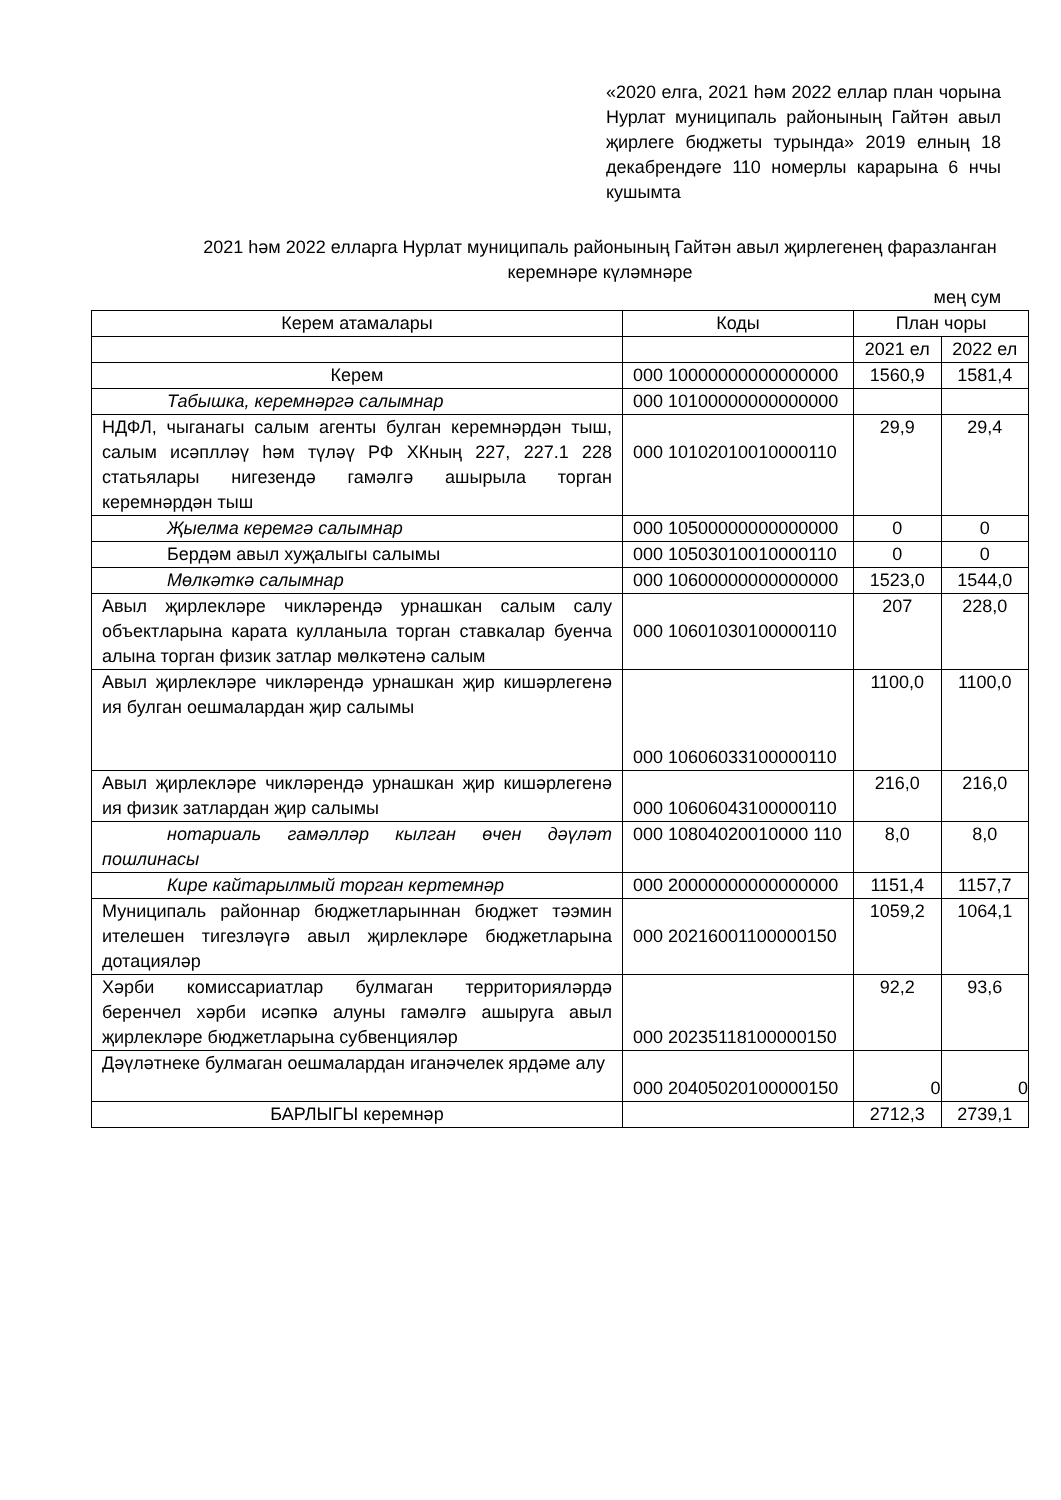«2020 елга, 2021 һәм 2022 еллар план чорына Нурлат муниципаль районының Гайтән авыл җирлеге бюджеты турында» 2019 елның 18 декабрендәге 110 номерлы карарына 6 нчы кушымта
2021 һәм 2022 елларга Нурлат муниципаль районының Гайтән авыл җирлегенең фаразланган керемнәре күләмнәре
мең сум
| Керем атамалары | Коды | План чоры | |
| --- | --- | --- | --- |
| | | 2021 ел | 2022 ел |
| Керем | 000 10000000000000000 | 1560,9 | 1581,4 |
| Табышка, керемнәргә салымнар | 000 10100000000000000 | | |
| НДФЛ, чыганагы салым агенты булган керемнәрдән тыш, салым исәплләү һәм түләү РФ ХКның 227, 227.1 228 статьялары нигезендә гамәлгә ашырыла торган керемнәрдән тыш | 000 10102010010000110 | 29,9 | 29,4 |
| Җыелма керемгә салымнар | 000 10500000000000000 | 0 | 0 |
| Бердәм авыл хуҗалыгы салымы | 000 10503010010000110 | 0 | 0 |
| Мөлкәткә салымнар | 000 10600000000000000 | 1523,0 | 1544,0 |
| Авыл җирлекләре чикләрендә урнашкан салым салу объектларына карата кулланыла торган ставкалар буенча алына торган физик затлар мөлкәтенә салым | 000 10601030100000110 | 207 | 228,0 |
| Авыл җирлекләре чикләрендә урнашкан җир кишәрлегенә ия булган оешмалардан җир салымы | 000 10606033100000110 | 1100,0 | 1100,0 |
| Авыл җирлекләре чикләрендә урнашкан җир кишәрлегенә ия физик затлардан җир салымы | 000 10606043100000110 | 216,0 | 216,0 |
| нотариаль гамәлләр кылган өчен дәүләт пошлинасы | 000 10804020010000 110 | 8,0 | 8,0 |
| Кире кайтарылмый торган кертемнәр | 000 20000000000000000 | 1151,4 | 1157,7 |
| Муниципаль районнар бюджетларыннан бюджет тәэмин ителешен тигезләүгә авыл җирлекләре бюджетларына дотацияләр | 000 20216001100000150 | 1059,2 | 1064,1 |
| Хәрби комиссариатлар булмаган территорияләрдә беренчел хәрби исәпкә алуны гамәлгә ашыруга авыл җирлекләре бюджетларына субвенцияләр | 000 20235118100000150 | 92,2 | 93,6 |
| Дәүләтнеке булмаган оешмалардан иганәчелек ярдәме алу | 000 20405020100000150 | 0 | 0 |
| БАРЛЫГЫ керемнәр | | 2712,3 | 2739,1 |